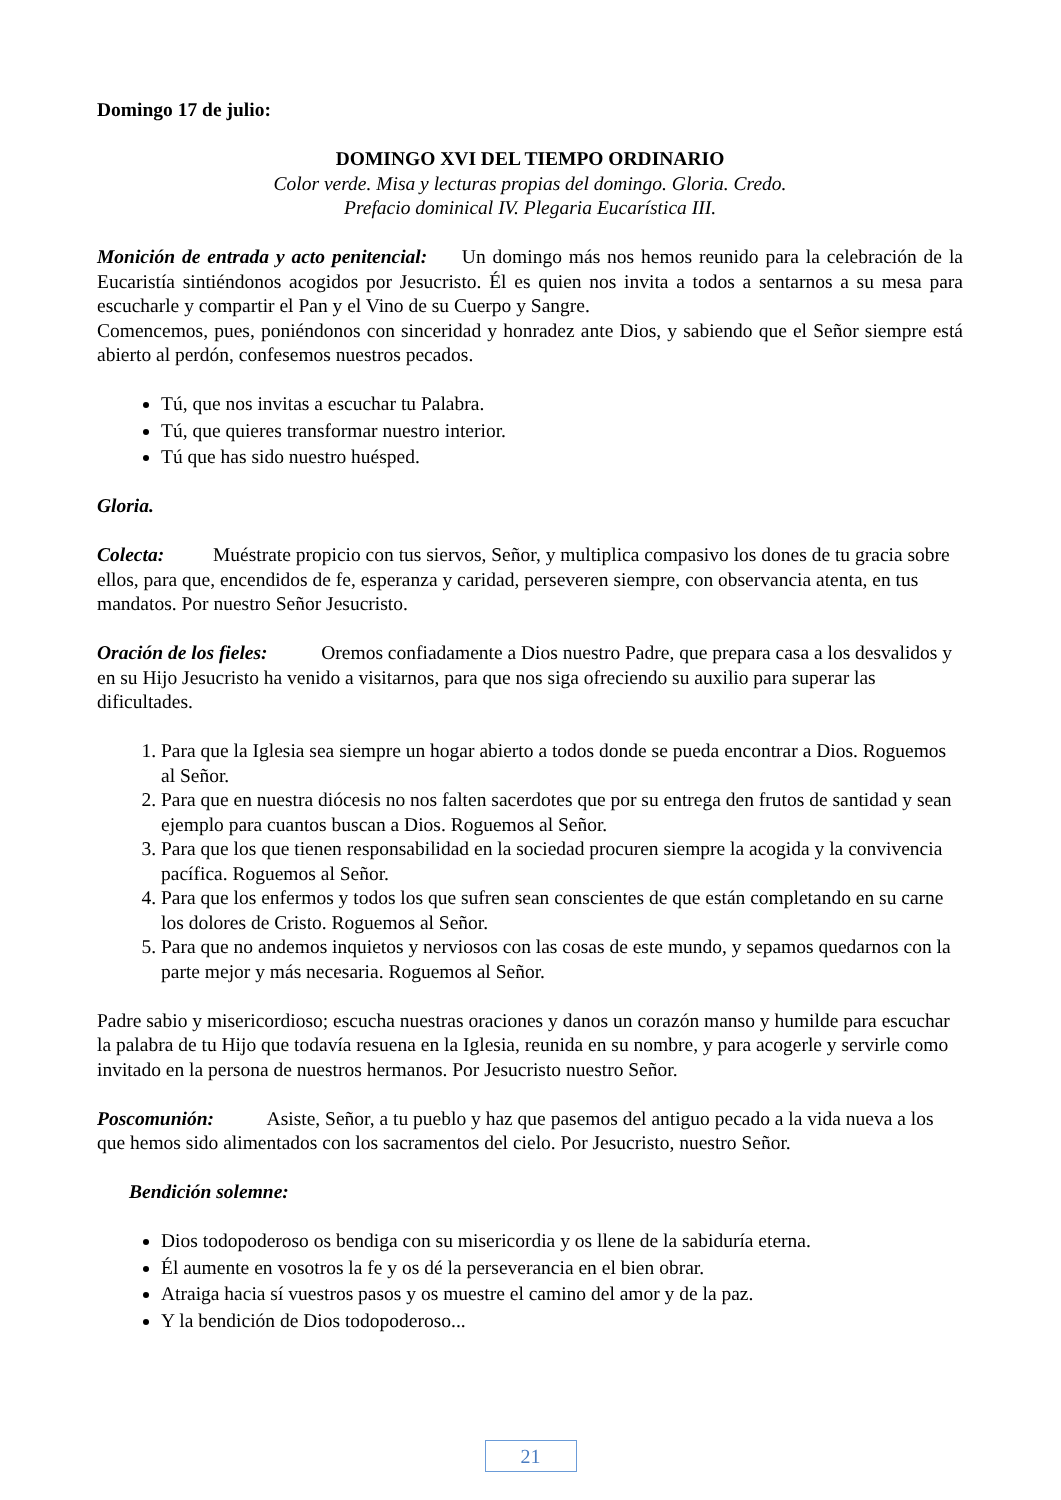Domingo 17 de julio:
DOMINGO XVI DEL TIEMPO ORDINARIO
Color verde. Misa y lecturas propias del domingo. Gloria. Credo.
Prefacio dominical IV. Plegaria Eucarística III.
Monición de entrada y acto penitencial: Un domingo más nos hemos reunido para la celebración de la Eucaristía sintiéndonos acogidos por Jesucristo. Él es quien nos invita a todos a sentarnos a su mesa para escucharle y compartir el Pan y el Vino de su Cuerpo y Sangre.
Comencemos, pues, poniéndonos con sinceridad y honradez ante Dios, y sabiendo que el Señor siempre está abierto al perdón, confesemos nuestros pecados.
Tú, que nos invitas a escuchar tu Palabra.
Tú, que quieres transformar nuestro interior.
Tú que has sido nuestro huésped.
Gloria.
Colecta: Muéstrate propicio con tus siervos, Señor, y multiplica compasivo los dones de tu gracia sobre ellos, para que, encendidos de fe, esperanza y caridad, perseveren siempre, con observancia atenta, en tus mandatos. Por nuestro Señor Jesucristo.
Oración de los fieles: Oremos confiadamente a Dios nuestro Padre, que prepara casa a los desvalidos y en su Hijo Jesucristo ha venido a visitarnos, para que nos siga ofreciendo su auxilio para superar las dificultades.
1. Para que la Iglesia sea siempre un hogar abierto a todos donde se pueda encontrar a Dios. Roguemos al Señor.
2. Para que en nuestra diócesis no nos falten sacerdotes que por su entrega den frutos de santidad y sean ejemplo para cuantos buscan a Dios. Roguemos al Señor.
3. Para que los que tienen responsabilidad en la sociedad procuren siempre la acogida y la convivencia pacífica. Roguemos al Señor.
4. Para que los enfermos y todos los que sufren sean conscientes de que están completando en su carne los dolores de Cristo. Roguemos al Señor.
5. Para que no andemos inquietos y nerviosos con las cosas de este mundo, y sepamos quedarnos con la parte mejor y más necesaria. Roguemos al Señor.
Padre sabio y misericordioso; escucha nuestras oraciones y danos un corazón manso y humilde para escuchar la palabra de tu Hijo que todavía resuena en la Iglesia, reunida en su nombre, y para acogerle y servirle como invitado en la persona de nuestros hermanos. Por Jesucristo nuestro Señor.
Poscomunión: Asiste, Señor, a tu pueblo y haz que pasemos del antiguo pecado a la vida nueva a los que hemos sido alimentados con los sacramentos del cielo. Por Jesucristo, nuestro Señor.
Bendición solemne:
Dios todopoderoso os bendiga con su misericordia y os llene de la sabiduría eterna.
Él aumente en vosotros la fe y os dé la perseverancia en el bien obrar.
Atraiga hacia sí vuestros pasos y os muestre el camino del amor y de la paz.
Y la bendición de Dios todopoderoso...
21